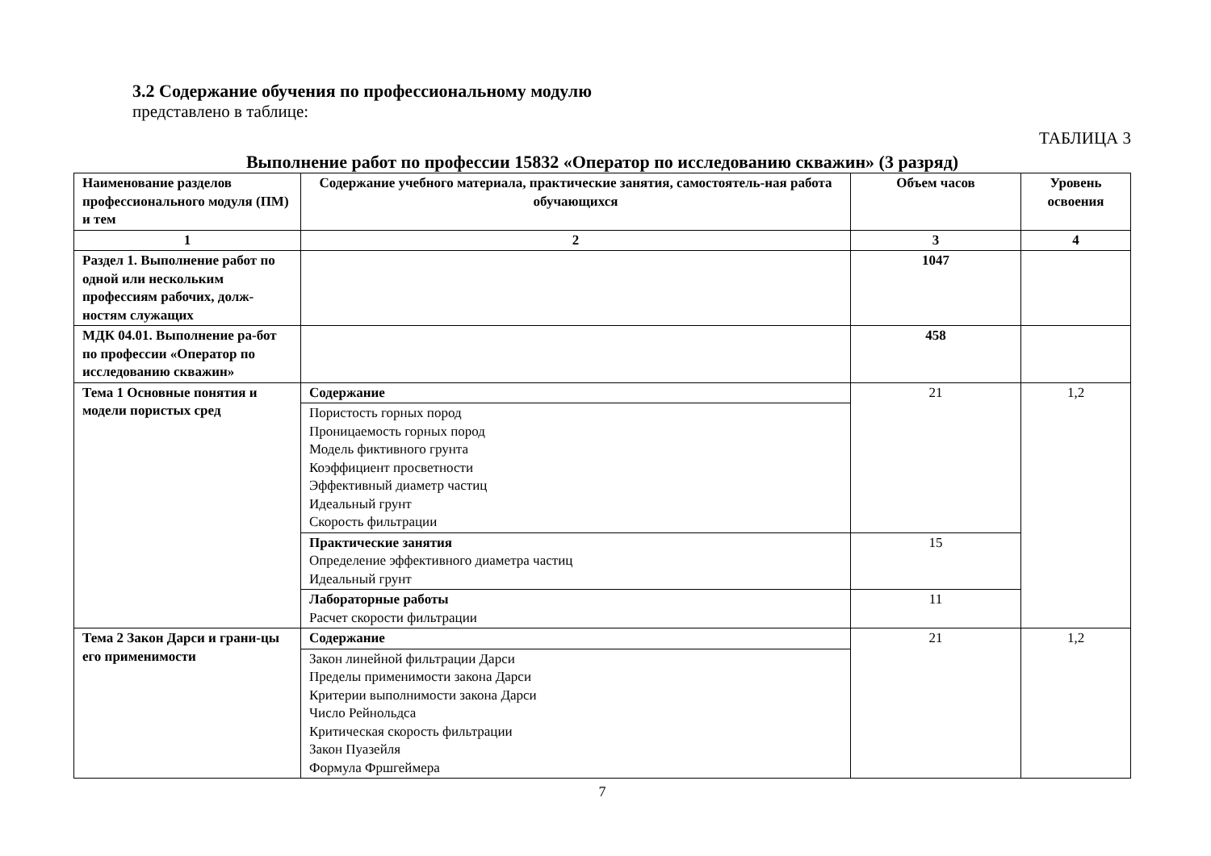3.2 Содержание обучения по профессиональному модулю
представлено в таблице:
ТАБЛИЦА 3
Выполнение работ по профессии 15832 «Оператор по исследованию скважин» (3 разряд)
| Наименование разделов профессионального модуля (ПМ) и тем | Содержание учебного материала, практические занятия, самостоятель-ная работа обучающихся | Объем часов | Уровень освоения |
| --- | --- | --- | --- |
| 1 | 2 | 3 | 4 |
| Раздел 1. Выполнение работ по одной или нескольким профессиям рабочих, долж-ностям служащих | | 1047 | |
| МДК 04.01. Выполнение ра-бот по профессии «Оператор по исследованию скважин» | | 458 | |
| Тема 1 Основные понятия и модели пористых сред | Содержание | 21 | 1,2 |
| | Пористость горных пород Проницаемость горных пород Модель фиктивного грунта Коэффициент просветности Эффективный диаметр частиц Идеальный грунт Скорость фильтрации | | |
| | Практические занятия Определение эффективного диаметра частиц Идеальный грунт | 15 | |
| | Лабораторные работы Расчет скорости фильтрации | 11 | |
| Тема 2 Закон Дарси и грани-цы его применимости | Содержание | 21 | 1,2 |
| | Закон линейной фильтрации Дарси Пределы применимости закона Дарси Критерии выполнимости закона Дарси Число Рейнольдса Критическая скорость фильтрации Закон Пуазейля Формула Фршгеймера | | |
7